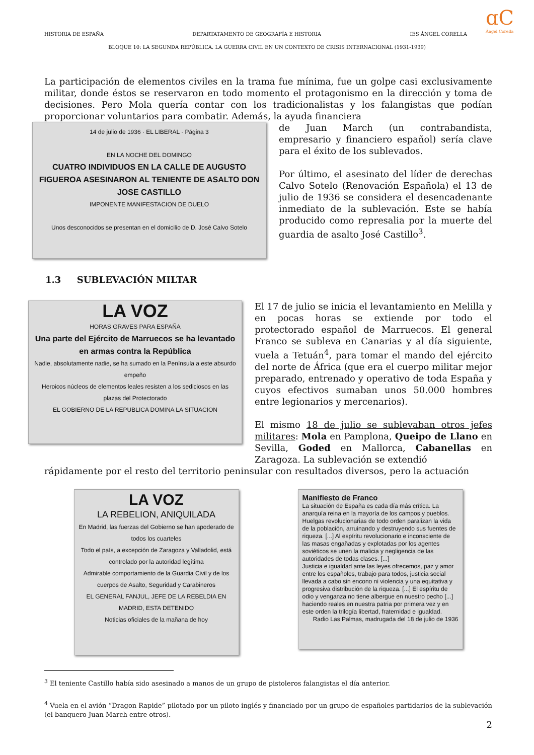HISTORIA DE ESPAÑA DEPARTATAMENTO DE GEOGRAFÍA E HISTORIA IES ÁNGEL CORELLA
BLOQUE 10: LA SEGUNDA REPÚBLICA. LA GUERRA CIVIL EN UN CONTEXTO DE CRISIS INTERNACIONAL (1931-1939)
ɑC
Ángel Corella
La participación de elementos civiles en la trama fue mínima, fue un golpe casi exclusivamente militar, donde éstos se reservaron en todo momento el protagonismo en la dirección y toma de decisiones. Pero Mola quería contar con los tradicionalistas y los falangistas que podían proporcionar voluntarios para combatir. Además, la ayuda financiera
14 de julio de 1936 · EL LIBERAL · Página 3
EN LA NOCHE DEL DOMINGO
CUATRO INDIVIDUOS EN LA CALLE DE AUGUSTO FIGUEROA ASESINARON AL TENIENTE DE ASALTO DON JOSE CASTILLO
IMPONENTE MANIFESTACION DE DUELO
Unos desconocidos se presentan en el domicilio de D. José Calvo Sotelo
de Juan March (un contrabandista, empresario y financiero español) sería clave para el éxito de los sublevados.
Por último, el asesinato del líder de derechas Calvo Sotelo (Renovación Española) el 13 de julio de 1936 se considera el desencadenante inmediato de la sublevación. Este se había producido como represalia por la muerte del guardia de asalto José Castillo<sup>3</sup>.
1.3 SUBLEVACIÓN MILTAR
LA VOZ
HORAS GRAVES PARA ESPAÑA
Una parte del Ejército de Marruecos se ha levantado en armas contra la República
Nadie, absolutamente nadie, se ha sumado en la Península a este absurdo empeño
Heroicos núcleos de elementos leales resisten a los sediciosos en las plazas del Protectorado
EL GOBIERNO DE LA REPUBLICA DOMINA LA SITUACION
El 17 de julio se inicia el levantamiento en Melilla y en pocas horas se extiende por todo el protectorado español de Marruecos. El general Franco se subleva en Canarias y al día siguiente, vuela a Tetuán<sup>4</sup>, para tomar el mando del ejército del norte de África (que era el cuerpo militar mejor preparado, entrenado y operativo de toda España y cuyos efectivos sumaban unos 50.000 hombres entre legionarios y mercenarios).
El mismo 18 de julio se sublevaban otros jefes militares: Mola en Pamplona, Queipo de Llano en Sevilla, Goded en Mallorca, Cabanellas en Zaragoza. La sublevación se extendió
rápidamente por el resto del territorio peninsular con resultados diversos, pero la actuación
LA VOZ
LA REBELION, ANIQUILADA
En Madrid, las fuerzas del Gobierno se han apoderado de todos los cuarteles
Todo el país, a excepción de Zaragoza y Valladolid, está controlado por la autoridad legítima
Admirable comportamiento de la Guardia Civil y de los cuerpos de Asalto, Seguridad y Carabineros
EL GENERAL FANJUL, JEFE DE LA REBELDIA EN MADRID, ESTA DETENIDO
Noticias oficiales de la mañana de hoy
Manifiesto de Franco
La situación de España es cada día más crítica. La anarquía reina en la mayoría de los campos y pueblos. Huelgas revolucionarias de todo orden paralizan la vida de la población, arruinando y destruyendo sus fuentes de riqueza. [...] Al espíritu revolucionario e inconsciente de las masas engañadas y explotadas por los agentes soviéticos se unen la malicia y negligencia de las autoridades de todas clases. [...]
Justicia e igualdad ante las leyes ofrecemos, paz y amor entre los españoles, trabajo para todos, justicia social llevada a cabo sin encono ni violencia y una equitativa y progresiva distribución de la riqueza. [...] El espíritu de odio y venganza no tiene albergue en nuestro pecho [...] haciendo reales en nuestra patria por primera vez y en este orden la trilogía libertad, fraternidad e igualdad.
Radio Las Palmas, madrugada del 18 de julio de 1936
<sup>3</sup> El teniente Castillo había sido asesinado a manos de un grupo de pistoleros falangistas el día anterior.
<sup>4</sup> Vuela en el avión “Dragon Rapide” pilotado por un piloto inglés y financiado por un grupo de españoles partidarios de la sublevación (el banquero Juan March entre otros).
2